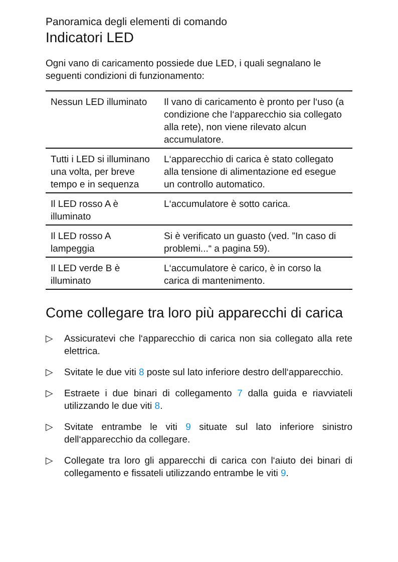Panoramica degli elementi di comando
Indicatori LED
Ogni vano di caricamento possiede due LED, i quali segnalano le seguenti condizioni di funzionamento:
| Nessun LED illuminato | Il vano di caricamento è pronto per l‘uso (a condizione che l‘apparecchio sia collegato alla rete), non viene rilevato alcun accumulatore. |
| Tutti i LED si illuminano una volta, per breve tempo e in sequenza | L‘apparecchio di carica è stato collegato alla tensione di alimentazione ed esegue un controllo automatico. |
| Il LED rosso A è illuminato | L‘accumulatore è sotto carica. |
| Il LED rosso A lampeggia | Si è verificato un guasto (ved. ”In caso di problemi...“ a pagina 59). |
| Il LED verde B è illuminato | L‘accumulatore è carico, è in corso la carica di mantenimento. |
Come collegare tra loro più apparecchi di carica
▷ Assicuratevi che l‘apparecchio di carica non sia collegato alla rete elettrica.
▷ Svitate le due viti 8 poste sul lato inferiore destro dell‘apparecchio.
▷ Estraete i due binari di collegamento 7 dalla guida e riavviateli utilizzando le due viti 8.
▷ Svitate entrambe le viti 9 situate sul lato inferiore sinistro dell‘apparecchio da collegare.
▷ Collegate tra loro gli apparecchi di carica con l‘aiuto dei binari di collegamento e fissateli utilizzando entrambe le viti 9.